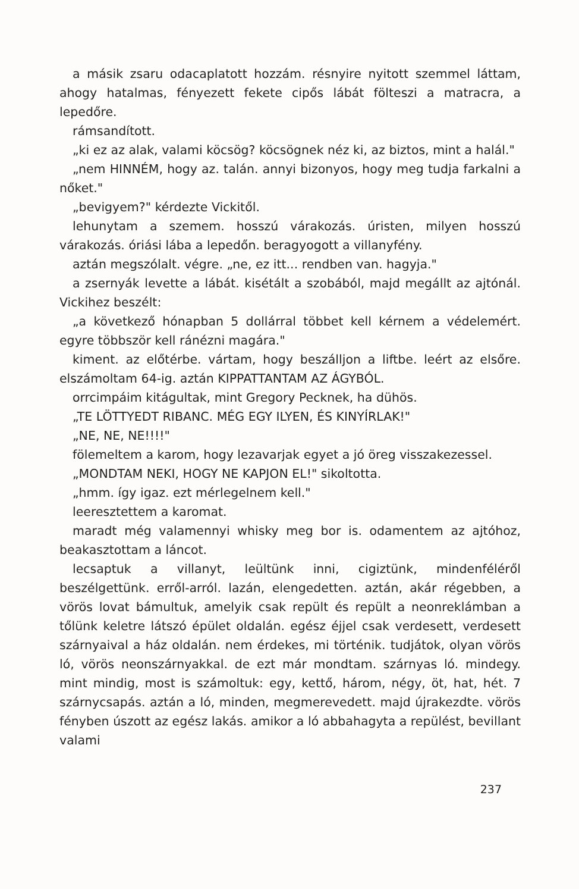a másik zsaru odacaplatott hozzám. résnyire nyitott szemmel láttam, ahogy hatalmas, fényezett fekete cipős lábát fölteszi a matracra, a lepedőre.
rámsandított.
„ki ez az alak, valami köcsög? köcsögnek néz ki, az biztos, mint a halál."
„nem HINNÉM, hogy az. talán. annyi bizonyos, hogy meg tudja farkalni a nőket."
„bevigyem?" kérdezte Vickitől.
lehunytam a szemem. hosszú várakozás. úristen, milyen hosszú várakozás. óriási lába a lepedőn. beragyogott a villanyfény.
aztán megszólalt. végre. „ne, ez itt... rendben van. hagyja."
a zsernyák levette a lábát. kisétált a szobából, majd megállt az ajtónál. Vickihez beszélt:
„a következő hónapban 5 dollárral többet kell kérnem a védelemért. egyre többször kell ránézni magára."
kiment. az előtérbe. vártam, hogy beszálljon a liftbe. leért az elsőre. elszámoltam 64-ig. aztán KIPPATTANTAM AZ ÁGYBÓL.
orrcimpáim kitágultak, mint Gregory Pecknek, ha dühös.
„TE LÖTTYEDT RIBANC. MÉG EGY ILYEN, ÉS KINYÍRLAK!"
„NE, NE, NE!!!!"
fölemeltem a karom, hogy lezavarjak egyet a jó öreg visszakezessel.
„MONDTAM NEKI, HOGY NE KAPJON EL!" sikoltotta.
„hmm. így igaz. ezt mérlegelnem kell."
leeresztettem a karomat.
maradt még valamennyi whisky meg bor is. odamentem az ajtóhoz, beakasztottam a láncot.
lecsaptuk a villanyt, leültünk inni, cigiztünk, mindenféléről beszélgettünk. erről-arról. lazán, elengedetten. aztán, akár régebben, a vörös lovat bámultuk, amelyik csak repült és repült a neonreklámban a tőlünk keletre látszó épület oldalán. egész éjjel csak verdesett, verdesett szárnyaival a ház oldalán. nem érdekes, mi történik. tudjátok, olyan vörös ló, vörös neonszárnyakkal. de ezt már mondtam. szárnyas ló. mindegy. mint mindig, most is számoltuk: egy, kettő, három, négy, öt, hat, hét. 7 szárnycsapás. aztán a ló, minden, megmerevedett. majd újrakezdte. vörös fényben úszott az egész lakás. amikor a ló abbahagyta a repülést, bevillant valami
237